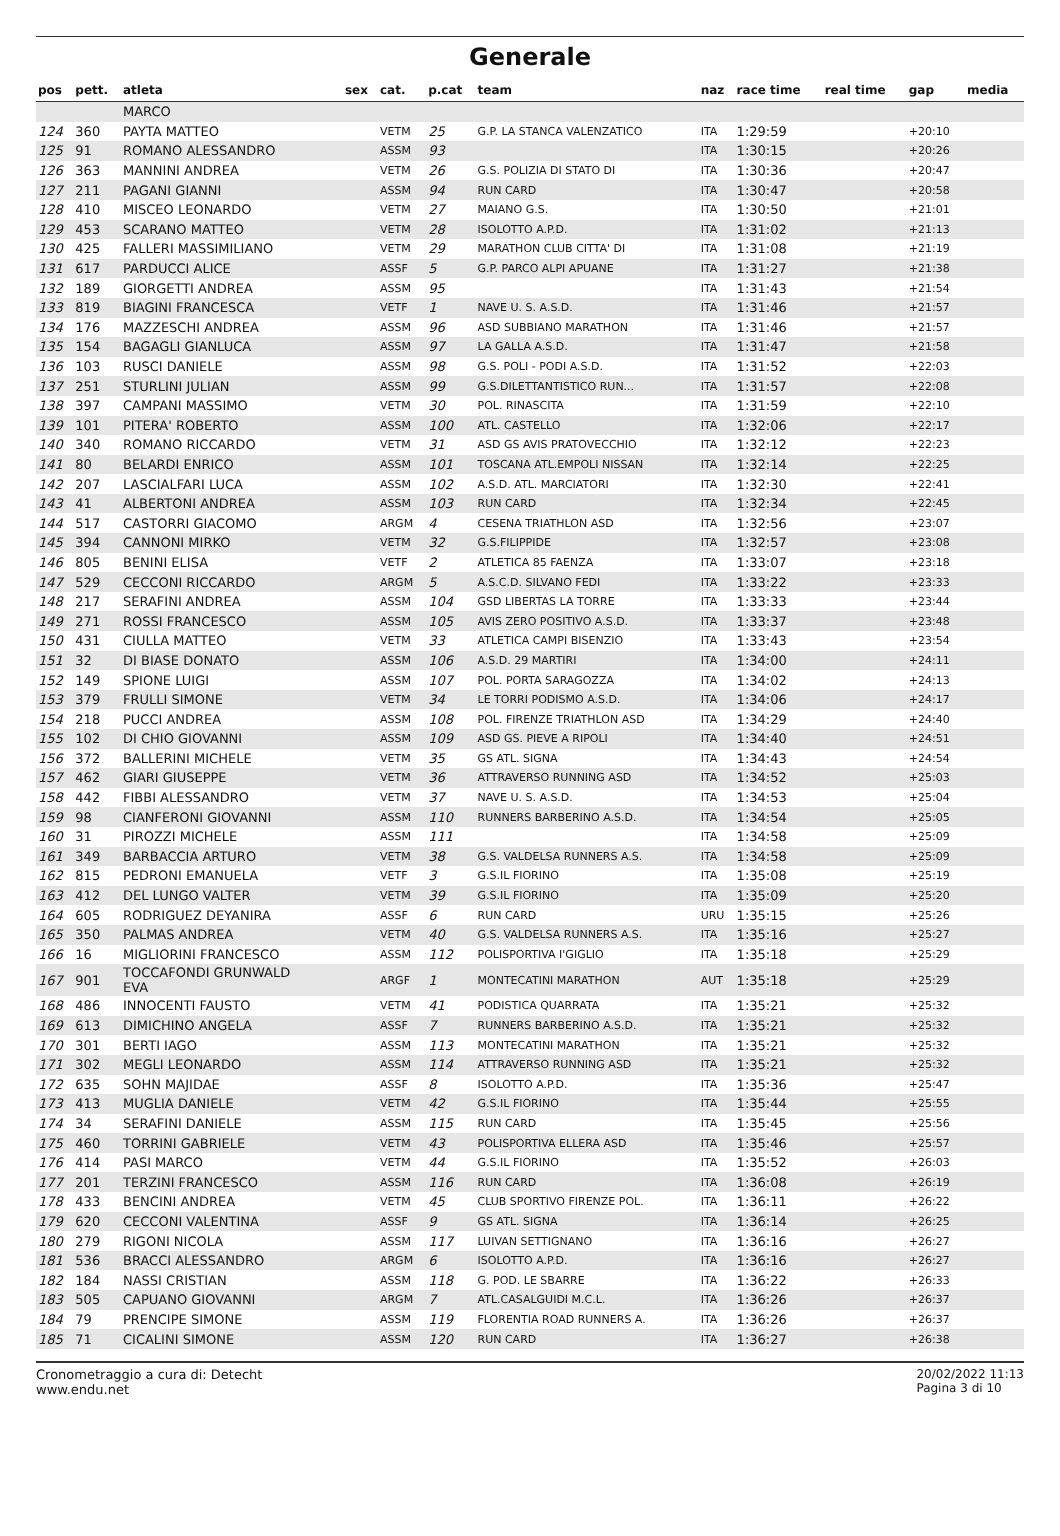Generale
| pos | pett. | atleta | sex | cat. | p.cat | team | naz | race time | real time | gap | media |
| --- | --- | --- | --- | --- | --- | --- | --- | --- | --- | --- | --- |
| | | MARCO | | | | | | | | | |
| 124 | 360 | PAYTA MATTEO | | VETM | 25 | G.P. LA STANCA VALENZATICO | ITA | 1:29:59 | | +20:10 | |
| 125 | 91 | ROMANO ALESSANDRO | | ASSM | 93 | | ITA | 1:30:15 | | +20:26 | |
| 126 | 363 | MANNINI ANDREA | | VETM | 26 | G.S. POLIZIA DI STATO DI | ITA | 1:30:36 | | +20:47 | |
| 127 | 211 | PAGANI GIANNI | | ASSM | 94 | RUN CARD | ITA | 1:30:47 | | +20:58 | |
| 128 | 410 | MISCEO LEONARDO | | VETM | 27 | MAIANO G.S. | ITA | 1:30:50 | | +21:01 | |
| 129 | 453 | SCARANO MATTEO | | VETM | 28 | ISOLOTTO A.P.D. | ITA | 1:31:02 | | +21:13 | |
| 130 | 425 | FALLERI MASSIMILIANO | | VETM | 29 | MARATHON CLUB CITTA' DI | ITA | 1:31:08 | | +21:19 | |
| 131 | 617 | PARDUCCI ALICE | | ASSF | 5 | G.P. PARCO ALPI APUANE | ITA | 1:31:27 | | +21:38 | |
| 132 | 189 | GIORGETTI ANDREA | | ASSM | 95 | | ITA | 1:31:43 | | +21:54 | |
| 133 | 819 | BIAGINI FRANCESCA | | VETF | 1 | NAVE U. S. A.S.D. | ITA | 1:31:46 | | +21:57 | |
| 134 | 176 | MAZZESCHI ANDREA | | ASSM | 96 | ASD SUBBIANO MARATHON | ITA | 1:31:46 | | +21:57 | |
| 135 | 154 | BAGAGLI GIANLUCA | | ASSM | 97 | LA GALLA A.S.D. | ITA | 1:31:47 | | +21:58 | |
| 136 | 103 | RUSCI DANIELE | | ASSM | 98 | G.S. POLI - PODI A.S.D. | ITA | 1:31:52 | | +22:03 | |
| 137 | 251 | STURLINI JULIAN | | ASSM | 99 | G.S.DILETTANTISTICO RUN... | ITA | 1:31:57 | | +22:08 | |
| 138 | 397 | CAMPANI MASSIMO | | VETM | 30 | POL. RINASCITA | ITA | 1:31:59 | | +22:10 | |
| 139 | 101 | PITERA' ROBERTO | | ASSM | 100 | ATL. CASTELLO | ITA | 1:32:06 | | +22:17 | |
| 140 | 340 | ROMANO RICCARDO | | VETM | 31 | ASD GS AVIS PRATOVECCHIO | ITA | 1:32:12 | | +22:23 | |
| 141 | 80 | BELARDI ENRICO | | ASSM | 101 | TOSCANA ATL.EMPOLI NISSAN | ITA | 1:32:14 | | +22:25 | |
| 142 | 207 | LASCIALFARI LUCA | | ASSM | 102 | A.S.D. ATL. MARCIATORI | ITA | 1:32:30 | | +22:41 | |
| 143 | 41 | ALBERTONI ANDREA | | ASSM | 103 | RUN CARD | ITA | 1:32:34 | | +22:45 | |
| 144 | 517 | CASTORRI GIACOMO | | ARGM | 4 | CESENA TRIATHLON ASD | ITA | 1:32:56 | | +23:07 | |
| 145 | 394 | CANNONI MIRKO | | VETM | 32 | G.S.FILIPPIDE | ITA | 1:32:57 | | +23:08 | |
| 146 | 805 | BENINI ELISA | | VETF | 2 | ATLETICA 85 FAENZA | ITA | 1:33:07 | | +23:18 | |
| 147 | 529 | CECCONI RICCARDO | | ARGM | 5 | A.S.C.D. SILVANO FEDI | ITA | 1:33:22 | | +23:33 | |
| 148 | 217 | SERAFINI ANDREA | | ASSM | 104 | GSD LIBERTAS LA TORRE | ITA | 1:33:33 | | +23:44 | |
| 149 | 271 | ROSSI FRANCESCO | | ASSM | 105 | AVIS ZERO POSITIVO A.S.D. | ITA | 1:33:37 | | +23:48 | |
| 150 | 431 | CIULLA MATTEO | | VETM | 33 | ATLETICA CAMPI BISENZIO | ITA | 1:33:43 | | +23:54 | |
| 151 | 32 | DI BIASE DONATO | | ASSM | 106 | A.S.D. 29 MARTIRI | ITA | 1:34:00 | | +24:11 | |
| 152 | 149 | SPIONE LUIGI | | ASSM | 107 | POL. PORTA SARAGOZZA | ITA | 1:34:02 | | +24:13 | |
| 153 | 379 | FRULLI SIMONE | | VETM | 34 | LE TORRI PODISMO A.S.D. | ITA | 1:34:06 | | +24:17 | |
| 154 | 218 | PUCCI ANDREA | | ASSM | 108 | POL. FIRENZE TRIATHLON ASD | ITA | 1:34:29 | | +24:40 | |
| 155 | 102 | DI CHIO GIOVANNI | | ASSM | 109 | ASD GS. PIEVE A RIPOLI | ITA | 1:34:40 | | +24:51 | |
| 156 | 372 | BALLERINI MICHELE | | VETM | 35 | GS ATL. SIGNA | ITA | 1:34:43 | | +24:54 | |
| 157 | 462 | GIARI GIUSEPPE | | VETM | 36 | ATTRAVERSO RUNNING ASD | ITA | 1:34:52 | | +25:03 | |
| 158 | 442 | FIBBI ALESSANDRO | | VETM | 37 | NAVE U. S. A.S.D. | ITA | 1:34:53 | | +25:04 | |
| 159 | 98 | CIANFERONI GIOVANNI | | ASSM | 110 | RUNNERS BARBERINO A.S.D. | ITA | 1:34:54 | | +25:05 | |
| 160 | 31 | PIROZZI MICHELE | | ASSM | 111 | | ITA | 1:34:58 | | +25:09 | |
| 161 | 349 | BARBACCIA ARTURO | | VETM | 38 | G.S. VALDELSA RUNNERS A.S. | ITA | 1:34:58 | | +25:09 | |
| 162 | 815 | PEDRONI EMANUELA | | VETF | 3 | G.S.IL FIORINO | ITA | 1:35:08 | | +25:19 | |
| 163 | 412 | DEL LUNGO VALTER | | VETM | 39 | G.S.IL FIORINO | ITA | 1:35:09 | | +25:20 | |
| 164 | 605 | RODRIGUEZ DEYANIRA | | ASSF | 6 | RUN CARD | URU | 1:35:15 | | +25:26 | |
| 165 | 350 | PALMAS ANDREA | | VETM | 40 | G.S. VALDELSA RUNNERS A.S. | ITA | 1:35:16 | | +25:27 | |
| 166 | 16 | MIGLIORINI FRANCESCO | | ASSM | 112 | POLISPORTIVA I'GIGLIO | ITA | 1:35:18 | | +25:29 | |
| 167 | 901 | TOCCAFONDI GRUNWALD EVA | | ARGF | 1 | MONTECATINI MARATHON | AUT | 1:35:18 | | +25:29 | |
| 168 | 486 | INNOCENTI FAUSTO | | VETM | 41 | PODISTICA QUARRATA | ITA | 1:35:21 | | +25:32 | |
| 169 | 613 | DIMICHINO ANGELA | | ASSF | 7 | RUNNERS BARBERINO A.S.D. | ITA | 1:35:21 | | +25:32 | |
| 170 | 301 | BERTI IAGO | | ASSM | 113 | MONTECATINI MARATHON | ITA | 1:35:21 | | +25:32 | |
| 171 | 302 | MEGLI LEONARDO | | ASSM | 114 | ATTRAVERSO RUNNING ASD | ITA | 1:35:21 | | +25:32 | |
| 172 | 635 | SOHN MAJIDAE | | ASSF | 8 | ISOLOTTO A.P.D. | ITA | 1:35:36 | | +25:47 | |
| 173 | 413 | MUGLIA DANIELE | | VETM | 42 | G.S.IL FIORINO | ITA | 1:35:44 | | +25:55 | |
| 174 | 34 | SERAFINI DANIELE | | ASSM | 115 | RUN CARD | ITA | 1:35:45 | | +25:56 | |
| 175 | 460 | TORRINI GABRIELE | | VETM | 43 | POLISPORTIVA ELLERA ASD | ITA | 1:35:46 | | +25:57 | |
| 176 | 414 | PASI MARCO | | VETM | 44 | G.S.IL FIORINO | ITA | 1:35:52 | | +26:03 | |
| 177 | 201 | TERZINI FRANCESCO | | ASSM | 116 | RUN CARD | ITA | 1:36:08 | | +26:19 | |
| 178 | 433 | BENCINI ANDREA | | VETM | 45 | CLUB SPORTIVO FIRENZE POL. | ITA | 1:36:11 | | +26:22 | |
| 179 | 620 | CECCONI VALENTINA | | ASSF | 9 | GS ATL. SIGNA | ITA | 1:36:14 | | +26:25 | |
| 180 | 279 | RIGONI NICOLA | | ASSM | 117 | LUIVAN SETTIGNANO | ITA | 1:36:16 | | +26:27 | |
| 181 | 536 | BRACCI ALESSANDRO | | ARGM | 6 | ISOLOTTO A.P.D. | ITA | 1:36:16 | | +26:27 | |
| 182 | 184 | NASSI CRISTIAN | | ASSM | 118 | G. POD. LE SBARRE | ITA | 1:36:22 | | +26:33 | |
| 183 | 505 | CAPUANO GIOVANNI | | ARGM | 7 | ATL.CASALGUIDI M.C.L. | ITA | 1:36:26 | | +26:37 | |
| 184 | 79 | PRENCIPE SIMONE | | ASSM | 119 | FLORENTIA ROAD RUNNERS A. | ITA | 1:36:26 | | +26:37 | |
| 185 | 71 | CICALINI SIMONE | | ASSM | 120 | RUN CARD | ITA | 1:36:27 | | +26:38 | |
Cronometraggio a cura di: Detecht
www.endu.net
20/02/2022 11:13
Pagina 3 di 10